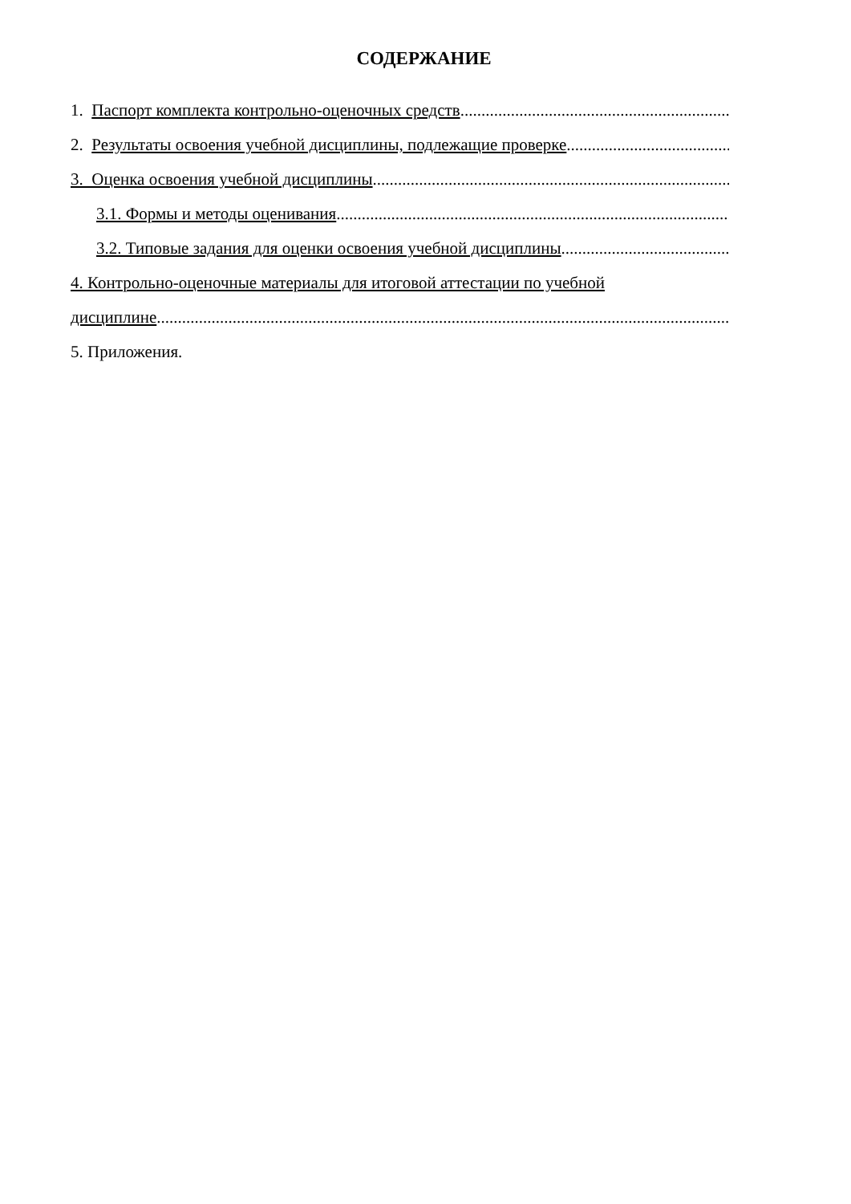СОДЕРЖАНИЕ
1. Паспорт комплекта контрольно-оценочных средств ........................................................................................................
2. Результаты освоения учебной дисциплины, подлежащие проверке........................................................................................................
3. Оценка освоения учебной дисциплины ........................................................................................................
3.1. Формы и методы оценивания ........................................................................................................
3.2. Типовые задания для оценки освоения учебной дисциплины ........................................................................................................
4. Контрольно-оценочные материалы для итоговой аттестации по учебной
дисциплине....................................................................................................................................................
5. Приложения.